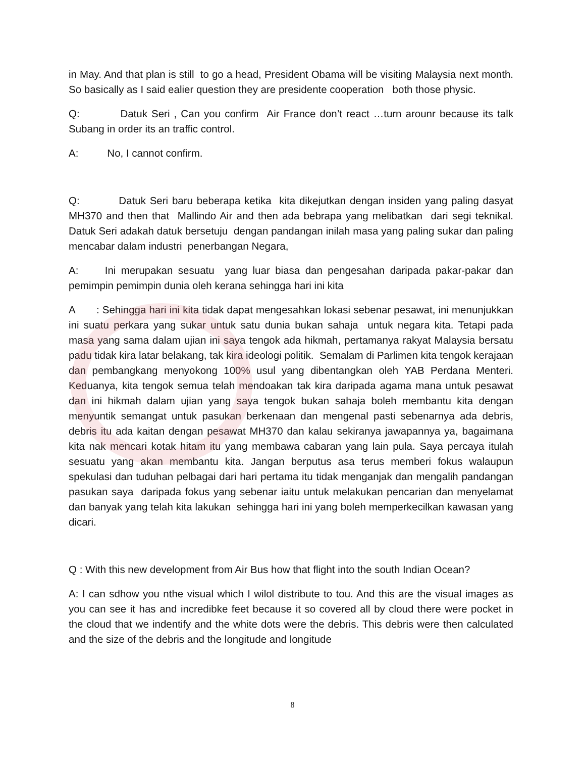in May. And that plan is still to go a head, President Obama will be visiting Malaysia next month. So basically as I said ealier question they are presidente cooperation both those physic.
Q: Datuk Seri , Can you confirm Air France don’t react …turn arounr because its talk Subang in order its an traffic control.
A: No, I cannot confirm.
Q: Datuk Seri baru beberapa ketika kita dikejutkan dengan insiden yang paling dasyat MH370 and then that Mallindo Air and then ada bebrapa yang melibatkan dari segi teknikal. Datuk Seri adakah datuk bersetuju dengan pandangan inilah masa yang paling sukar dan paling mencabar dalam industri penerbangan Negara,
A: Ini merupakan sesuatu yang luar biasa dan pengesahan daripada pakar-pakar dan pemimpin pemimpin dunia oleh kerana sehingga hari ini kita
A : Sehingga hari ini kita tidak dapat mengesahkan lokasi sebenar pesawat, ini menunjukkan ini suatu perkara yang sukar untuk satu dunia bukan sahaja untuk negara kita. Tetapi pada masa yang sama dalam ujian ini saya tengok ada hikmah, pertamanya rakyat Malaysia bersatu padu tidak kira latar belakang, tak kira ideologi politik. Semalam di Parlimen kita tengok kerajaan dan pembangkang menyokong 100% usul yang dibentangkan oleh YAB Perdana Menteri. Keduanya, kita tengok semua telah mendoakan tak kira daripada agama mana untuk pesawat dan ini hikmah dalam ujian yang saya tengok bukan sahaja boleh membantu kita dengan menyuntik semangat untuk pasukan berkenaan dan mengenal pasti sebenarnya ada debris, debris itu ada kaitan dengan pesawat MH370 dan kalau sekiranya jawapannya ya, bagaimana kita nak mencari kotak hitam itu yang membawa cabaran yang lain pula. Saya percaya itulah sesuatu yang akan membantu kita. Jangan berputus asa terus memberi fokus walaupun spekulasi dan tuduhan pelbagai dari hari pertama itu tidak menganjak dan mengalih pandangan pasukan saya daripada fokus yang sebenar iaitu untuk melakukan pencarian dan menyelamat dan banyak yang telah kita lakukan sehingga hari ini yang boleh memperkecilkan kawasan yang dicari.
Q : With this new development from Air Bus how that flight into the south Indian Ocean?
A: I can sdhow you nthe visual which I wilol distribute to tou. And this are the visual images as you can see it has and incredibke feet because it so covered all by cloud there were pocket in the cloud that we indentify and the white dots were the debris. This debris were then calculated and the size of the debris and the longitude and longitude
8